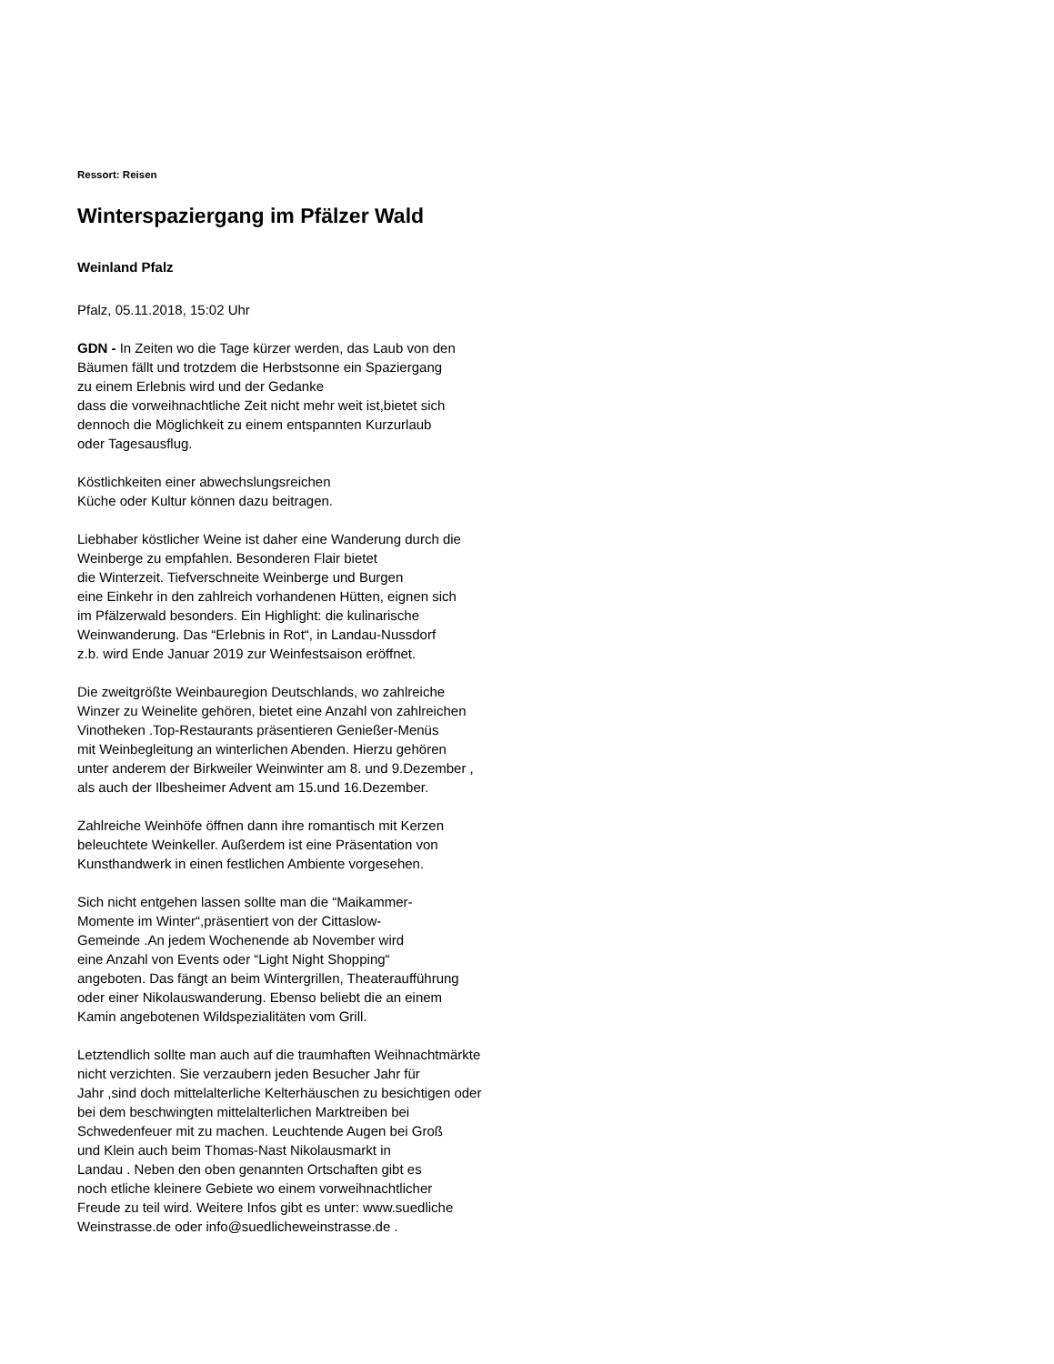Ressort: Reisen
Winterspaziergang im Pfälzer Wald
Weinland Pfalz
Pfalz, 05.11.2018, 15:02 Uhr
GDN - In Zeiten wo die Tage kürzer werden, das Laub von den
Bäumen fällt und trotzdem die Herbstsonne ein Spaziergang
zu einem Erlebnis wird und der Gedanke
dass die vorweihnachtliche Zeit nicht mehr weit ist,bietet sich
dennoch die Möglichkeit zu einem entspannten Kurzurlaub
oder Tagesausflug.
Köstlichkeiten einer abwechslungsreichen
Küche oder Kultur können dazu beitragen.
Liebhaber köstlicher Weine ist daher eine Wanderung durch die
Weinberge zu empfahlen. Besonderen Flair bietet
die Winterzeit. Tiefverschneite Weinberge und Burgen
eine Einkehr in den zahlreich vorhandenen Hütten, eignen sich
im Pfälzerwald besonders. Ein Highlight: die kulinarische
Weinwanderung. Das “Erlebnis in Rot“, in Landau-Nussdorf
z.b. wird Ende Januar 2019 zur Weinfestsaison eröffnet.
Die zweitgrößte Weinbauregion Deutschlands, wo zahlreiche
Winzer zu Weinelite gehören, bietet eine Anzahl von zahlreichen
Vinotheken .Top-Restaurants präsentieren Genießer-Menüs
mit Weinbegleitung an winterlichen Abenden. Hierzu gehören
unter anderem der Birkweiler Weinwinter am 8. und 9.Dezember ,
als auch der Ilbesheimer Advent am 15.und 16.Dezember.
Zahlreiche Weinhöfe öffnen dann ihre romantisch mit Kerzen
beleuchtete Weinkeller. Außerdem ist eine Präsentation von
Kunsthandwerk in einen festlichen Ambiente vorgesehen.
Sich nicht entgehen lassen sollte man die “Maikammer-
Momente im Winter“,präsentiert von der Cittaslow-
Gemeinde .An jedem Wochenende ab November wird
eine Anzahl von Events oder “Light Night Shopping“
angeboten. Das fängt an beim Wintergrillen, Theateraufführung
oder einer Nikolauswanderung. Ebenso beliebt die an einem
Kamin angebotenen Wildspezialitäten vom Grill.
Letztendlich sollte man auch auf die traumhaften Weihnachtmärkte
nicht verzichten. Sie verzaubern jeden Besucher Jahr für
Jahr ,sind doch mittelalterliche Kelterhäuschen zu besichtigen oder
bei dem beschwingten mittelalterlichen Marktreiben bei
Schwedenfeuer mit zu machen. Leuchtende Augen bei Groß
und Klein auch beim Thomas-Nast Nikolausmarkt in
Landau . Neben den oben genannten Ortschaften gibt es
noch etliche kleinere Gebiete wo einem vorweihnachtlicher
Freude zu teil wird. Weitere Infos gibt es unter: www.suedliche
Weinstrasse.de oder info@suedlicheweinstrasse.de .